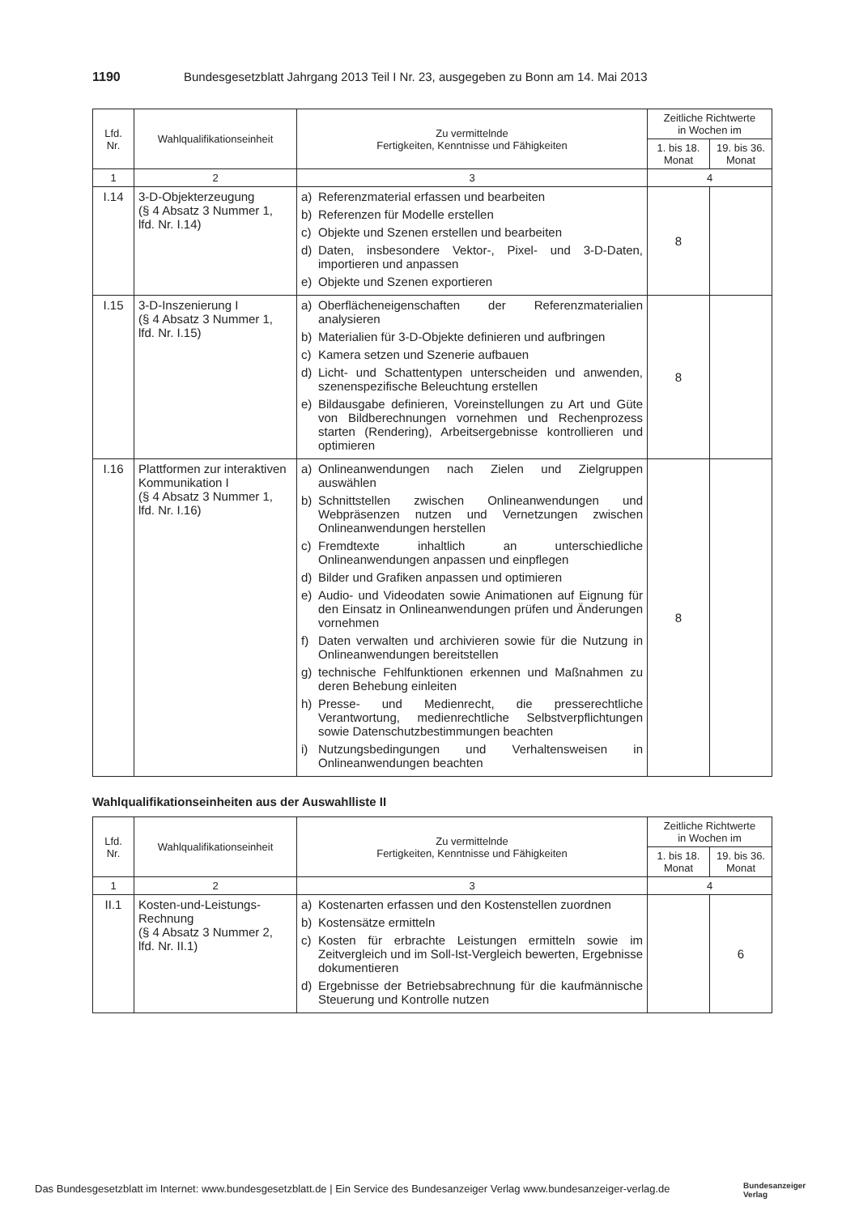1190 Bundesgesetzblatt Jahrgang 2013 Teil I Nr. 23, ausgegeben zu Bonn am 14. Mai 2013
| Lfd. Nr. | Wahlqualifikationseinheit | Zu vermittelnde Fertigkeiten, Kenntnisse und Fähigkeiten | Zeitliche Richtwerte in Wochen im | |
| --- | --- | --- | --- | --- |
| | | | 1. bis 18. Monat | 19. bis 36. Monat |
| 1 | 2 | 3 | 4 | |
| I.14 | 3-D-Objekterzeugung (§ 4 Absatz 3 Nummer 1, lfd. Nr. I.14) | a) Referenzmaterial erfassen und bearbeiten b) Referenzen für Modelle erstellen c) Objekte und Szenen erstellen und bearbeiten d) Daten, insbesondere Vektor-, Pixel- und 3-D-Daten, importieren und anpassen e) Objekte und Szenen exportieren | 8 | |
| I.15 | 3-D-Inszenierung I (§ 4 Absatz 3 Nummer 1, lfd. Nr. I.15) | a) Oberflächeneigenschaften der Referenzmaterialien analysieren b) Materialien für 3-D-Objekte definieren und aufbringen c) Kamera setzen und Szenerie aufbauen d) Licht- und Schattentypen unterscheiden und anwenden, szenenspezifische Beleuchtung erstellen e) Bildausgabe definieren, Voreinstellungen zu Art und Güte von Bildberechnungen vornehmen und Rechenprozess starten (Rendering), Arbeitsergebnisse kontrollieren und optimieren | 8 | |
| I.16 | Plattformen zur interaktiven Kommunikation I (§ 4 Absatz 3 Nummer 1, lfd. Nr. I.16) | a) Onlineanwendungen nach Zielen und Zielgruppen auswählen b) Schnittstellen zwischen Onlineanwendungen und Webpräsenzen nutzen und Vernetzungen zwischen Onlineanwendungen herstellen c) Fremdtexte inhaltlich an unterschiedliche Onlineanwendungen anpassen und einpflegen d) Bilder und Grafiken anpassen und optimieren e) Audio- und Videodaten sowie Animationen auf Eignung für den Einsatz in Onlineanwendungen prüfen und Änderungen vornehmen f) Daten verwalten und archivieren sowie für die Nutzung in Onlineanwendungen bereitstellen g) technische Fehlfunktionen erkennen und Maßnahmen zu deren Behebung einleiten h) Presse- und Medienrecht, die presserechtliche Verantwortung, medienrechtliche Selbstverpflichtungen sowie Datenschutzbestimmungen beachten i) Nutzungsbedingungen und Verhaltensweisen in Onlineanwendungen beachten | 8 | |
Wahlqualifikationseinheiten aus der Auswahlliste II
| Lfd. Nr. | Wahlqualifikationseinheit | Zu vermittelnde Fertigkeiten, Kenntnisse und Fähigkeiten | Zeitliche Richtwerte in Wochen im | |
| --- | --- | --- | --- | --- |
| | | | 1. bis 18. Monat | 19. bis 36. Monat |
| 1 | 2 | 3 | 4 | |
| II.1 | Kosten-und-Leistungs-Rechnung (§ 4 Absatz 3 Nummer 2, lfd. Nr. II.1) | a) Kostenarten erfassen und den Kostenstellen zuordnen b) Kostensätze ermitteln c) Kosten für erbrachte Leistungen ermitteln sowie im Zeitvergleich und im Soll-Ist-Vergleich bewerten, Ergebnisse dokumentieren d) Ergebnisse der Betriebsabrechnung für die kaufmännische Steuerung und Kontrolle nutzen | | 6 |
Das Bundesgesetzblatt im Internet: www.bundesgesetzblatt.de | Ein Service des Bundesanzeiger Verlag www.bundesanzeiger-verlag.de
Bundesanzeiger
Verlag